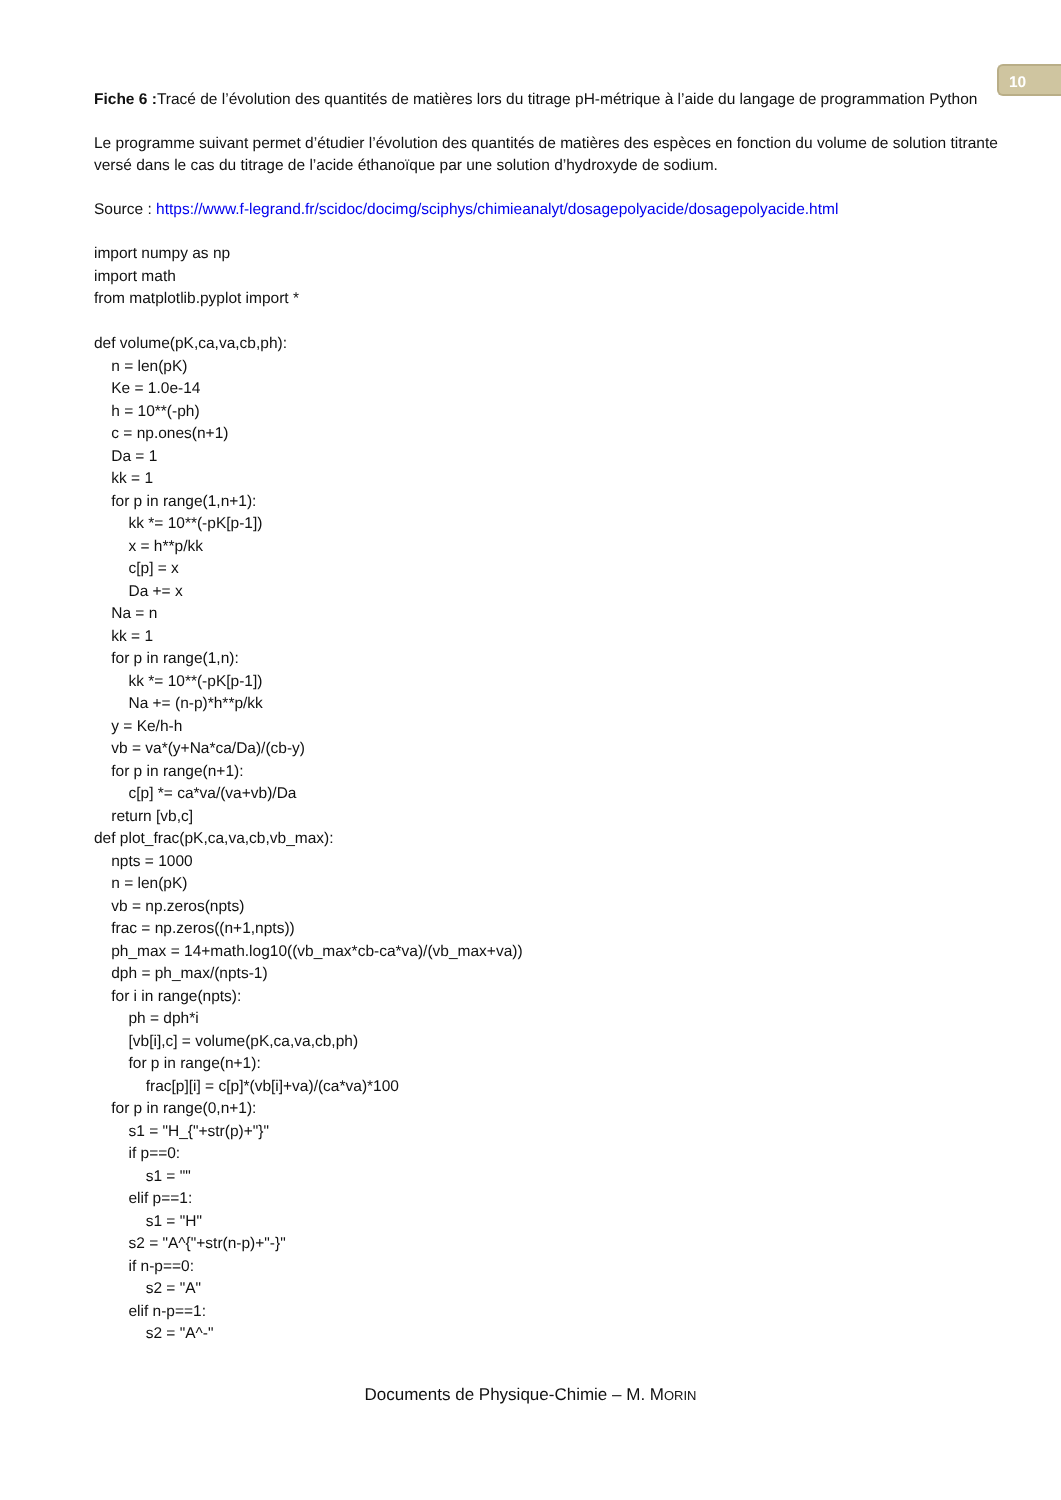10
Fiche 6 : Tracé de l’évolution des quantités de matières lors du titrage pH-métrique à l’aide du langage de programmation Python
Le programme suivant permet d’étudier l’évolution des quantités de matières des espèces en fonction du volume de solution titrante versé dans le cas du titrage de l’acide éthanoïque par une solution d’hydroxyde de sodium.
Source : https://www.f-legrand.fr/scidoc/docimg/sciphys/chimieanalyt/dosagepolyacide/dosagepolyacide.html
import numpy as np
import math
from matplotlib.pyplot import *
def volume(pK,ca,va,cb,ph):
n = len(pK)
Ke = 1.0e-14
h = 10**(-ph)
c = np.ones(n+1)
Da = 1
kk = 1
for p in range(1,n+1):
kk *= 10**(-pK[p-1])
x = h**p/kk
c[p] = x
Da += x
Na = n
kk = 1
for p in range(1,n):
kk *= 10**(-pK[p-1])
Na += (n-p)*h**p/kk
y = Ke/h-h
vb = va*(y+Na*ca/Da)/(cb-y)
for p in range(n+1):
c[p] *= ca*va/(va+vb)/Da
return [vb,c]
def plot_frac(pK,ca,va,cb,vb_max):
npts = 1000
n = len(pK)
vb = np.zeros(npts)
frac = np.zeros((n+1,npts))
ph_max = 14+math.log10((vb_max*cb-ca*va)/(vb_max+va))
dph = ph_max/(npts-1)
for i in range(npts):
ph = dph*i
[vb[i],c] = volume(pK,ca,va,cb,ph)
for p in range(n+1):
frac[p][i] = c[p]*(vb[i]+va)/(ca*va)*100
for p in range(0,n+1):
s1 = "H_{"+str(p)+"}"
if p==0:
s1 = ""
elif p==1:
s1 = "H"
s2 = "A^{"+str(n-p)+"-}"
if n-p==0:
s2 = "A"
elif n-p==1:
s2 = "A^-"
Documents de Physique-Chimie – M. MORIN